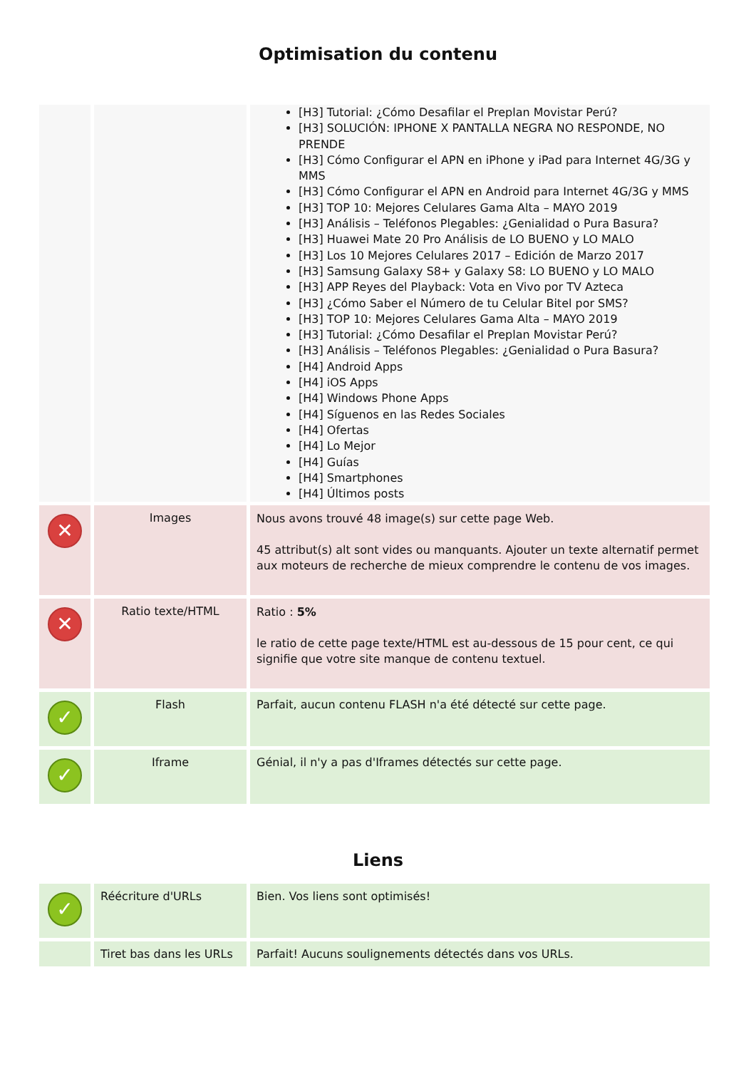Optimisation du contenu
| | | [H3] Tutorial: ¿Cómo Desafilar el Preplan Movistar Perú? [H3] SOLUCIÓN: IPHONE X PANTALLA NEGRA NO RESPONDE, NO PRENDE [H3] Cómo Configurar el APN en iPhone y iPad para Internet 4G/3G y MMS [H3] Cómo Configurar el APN en Android para Internet 4G/3G y MMS [H3] TOP 10: Mejores Celulares Gama Alta – MAYO 2019 [H3] Análisis – Teléfonos Plegables: ¿Genialidad o Pura Basura? [H3] Huawei Mate 20 Pro Análisis de LO BUENO y LO MALO [H3] Los 10 Mejores Celulares 2017 – Edición de Marzo 2017 [H3] Samsung Galaxy S8+ y Galaxy S8: LO BUENO y LO MALO [H3] APP Reyes del Playback: Vota en Vivo por TV Azteca [H3] ¿Cómo Saber el Número de tu Celular Bitel por SMS? [H3] TOP 10: Mejores Celulares Gama Alta – MAYO 2019 [H3] Tutorial: ¿Cómo Desafilar el Preplan Movistar Perú? [H3] Análisis – Teléfonos Plegables: ¿Genialidad o Pura Basura? [H4] Android Apps [H4] iOS Apps [H4] Windows Phone Apps [H4] Síguenos en las Redes Sociales [H4] Ofertas [H4] Lo Mejor [H4] Guías [H4] Smartphones [H4] Últimos posts |
| ✕ | Images | Nous avons trouvé 48 image(s) sur cette page Web. 45 attribut(s) alt sont vides ou manquants. Ajouter un texte alternatif permet aux moteurs de recherche de mieux comprendre le contenu de vos images. |
| ✕ | Ratio texte/HTML | Ratio : 5% le ratio de cette page texte/HTML est au-dessous de 15 pour cent, ce qui signifie que votre site manque de contenu textuel. |
| ✓ | Flash | Parfait, aucun contenu FLASH n'a été détecté sur cette page. |
| ✓ | Iframe | Génial, il n'y a pas d'Iframes détectés sur cette page. |
Liens
| ✓ | Réécriture d'URLs | Bien. Vos liens sont optimisés! |
| | Tiret bas dans les URLs | Parfait! Aucuns soulignements détectés dans vos URLs. |